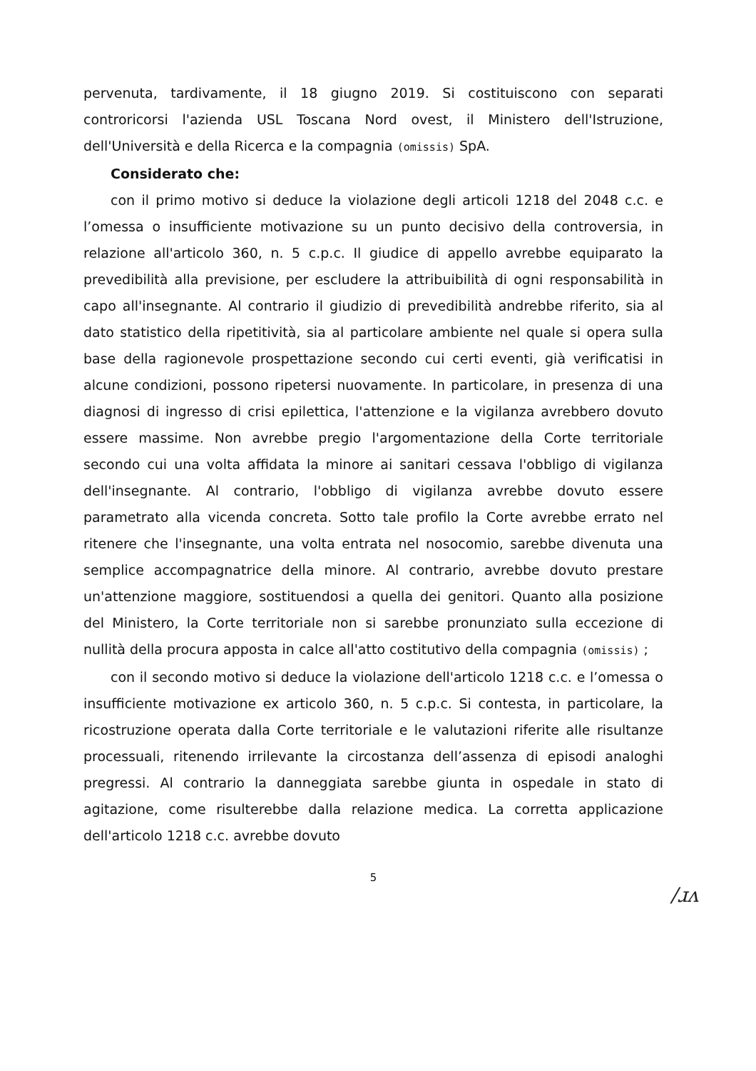pervenuta, tardivamente, il 18 giugno 2019. Si costituiscono con separati controricorsi l'azienda USL Toscana Nord ovest, il Ministero dell'Istruzione, dell'Università e della Ricerca e la compagnia (omissis) SpA.
Considerato che:
con il primo motivo si deduce la violazione degli articoli 1218 del 2048 c.c. e l’omessa o insufficiente motivazione su un punto decisivo della controversia, in relazione all'articolo 360, n. 5 c.p.c. Il giudice di appello avrebbe equiparato la prevedibilità alla previsione, per escludere la attribuibilità di ogni responsabilità in capo all'insegnante. Al contrario il giudizio di prevedibilità andrebbe riferito, sia al dato statistico della ripetitività, sia al particolare ambiente nel quale si opera sulla base della ragionevole prospettazione secondo cui certi eventi, già verificatisi in alcune condizioni, possono ripetersi nuovamente. In particolare, in presenza di una diagnosi di ingresso di crisi epilettica, l'attenzione e la vigilanza avrebbero dovuto essere massime. Non avrebbe pregio l'argomentazione della Corte territoriale secondo cui una volta affidata la minore ai sanitari cessava l'obbligo di vigilanza dell'insegnante. Al contrario, l'obbligo di vigilanza avrebbe dovuto essere parametrato alla vicenda concreta. Sotto tale profilo la Corte avrebbe errato nel ritenere che l'insegnante, una volta entrata nel nosocomio, sarebbe divenuta una semplice accompagnatrice della minore. Al contrario, avrebbe dovuto prestare un'attenzione maggiore, sostituendosi a quella dei genitori. Quanto alla posizione del Ministero, la Corte territoriale non si sarebbe pronunziato sulla eccezione di nullità della procura apposta in calce all'atto costitutivo della compagnia (omissis) ;
con il secondo motivo si deduce la violazione dell'articolo 1218 c.c. e l’omessa o insufficiente motivazione ex articolo 360, n. 5 c.p.c. Si contesta, in particolare, la ricostruzione operata dalla Corte territoriale e le valutazioni riferite alle risultanze processuali, ritenendo irrilevante la circostanza dell’assenza di episodi analoghi pregressi. Al contrario la danneggiata sarebbe giunta in ospedale in stato di agitazione, come risulterebbe dalla relazione medica. La corretta applicazione dell'articolo 1218 c.c. avrebbe dovuto
5
/ɹʌ